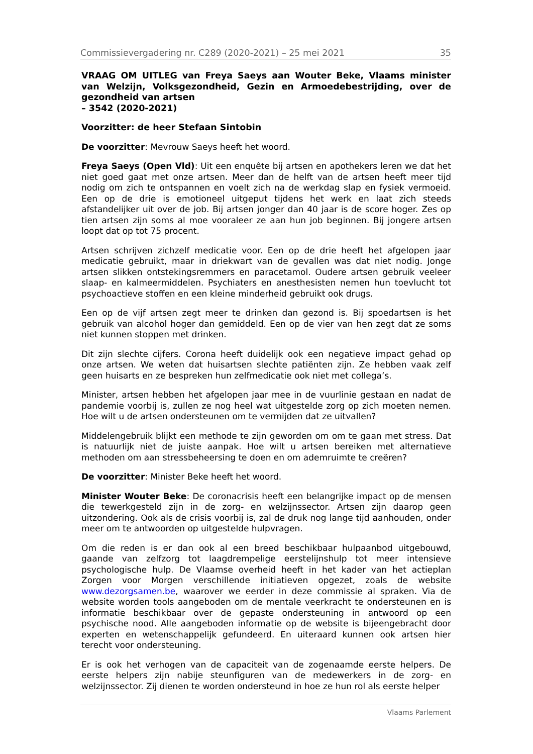Commissievergadering nr. C289 (2020-2021) – 25 mei 2021 35
VRAAG OM UITLEG van Freya Saeys aan Wouter Beke, Vlaams minister van Welzijn, Volksgezondheid, Gezin en Armoedebestrijding, over de gezondheid van artsen
– 3542 (2020-2021)
Voorzitter: de heer Stefaan Sintobin
De voorzitter: Mevrouw Saeys heeft het woord.
Freya Saeys (Open Vld): Uit een enquête bij artsen en apothekers leren we dat het niet goed gaat met onze artsen. Meer dan de helft van de artsen heeft meer tijd nodig om zich te ontspannen en voelt zich na de werkdag slap en fysiek vermoeid. Een op de drie is emotioneel uitgeput tijdens het werk en laat zich steeds afstandelijker uit over de job. Bij artsen jonger dan 40 jaar is de score hoger. Zes op tien artsen zijn soms al moe vooraleer ze aan hun job beginnen. Bij jongere artsen loopt dat op tot 75 procent.
Artsen schrijven zichzelf medicatie voor. Een op de drie heeft het afgelopen jaar medicatie gebruikt, maar in driekwart van de gevallen was dat niet nodig. Jonge artsen slikken ontstekingsremmers en paracetamol. Oudere artsen gebruik veeleer slaap- en kalmeermiddelen. Psychiaters en anesthesisten nemen hun toevlucht tot psychoactieve stoffen en een kleine minderheid gebruikt ook drugs.
Een op de vijf artsen zegt meer te drinken dan gezond is. Bij spoedartsen is het gebruik van alcohol hoger dan gemiddeld. Een op de vier van hen zegt dat ze soms niet kunnen stoppen met drinken.
Dit zijn slechte cijfers. Corona heeft duidelijk ook een negatieve impact gehad op onze artsen. We weten dat huisartsen slechte patiënten zijn. Ze hebben vaak zelf geen huisarts en ze bespreken hun zelfmedicatie ook niet met collega’s.
Minister, artsen hebben het afgelopen jaar mee in de vuurlinie gestaan en nadat de pandemie voorbij is, zullen ze nog heel wat uitgestelde zorg op zich moeten nemen. Hoe wilt u de artsen ondersteunen om te vermijden dat ze uitvallen?
Middelengebruik blijkt een methode te zijn geworden om om te gaan met stress. Dat is natuurlijk niet de juiste aanpak. Hoe wilt u artsen bereiken met alternatieve methoden om aan stressbeheersing te doen en om ademruimte te creëren?
De voorzitter: Minister Beke heeft het woord.
Minister Wouter Beke: De coronacrisis heeft een belangrijke impact op de mensen die tewerkgesteld zijn in de zorg- en welzijnssector. Artsen zijn daarop geen uitzondering. Ook als de crisis voorbij is, zal de druk nog lange tijd aanhouden, onder meer om te antwoorden op uitgestelde hulpvragen.
Om die reden is er dan ook al een breed beschikbaar hulpaanbod uitgebouwd, gaande van zelfzorg tot laagdrempelige eerstelijnshulp tot meer intensieve psychologische hulp. De Vlaamse overheid heeft in het kader van het actieplan Zorgen voor Morgen verschillende initiatieven opgezet, zoals de website www.dezorgsamen.be, waarover we eerder in deze commissie al spraken. Via de website worden tools aangeboden om de mentale veerkracht te ondersteunen en is informatie beschikbaar over de gepaste ondersteuning in antwoord op een psychische nood. Alle aangeboden informatie op de website is bijeengebracht door experten en wetenschappelijk gefundeerd. En uiteraard kunnen ook artsen hier terecht voor ondersteuning.
Er is ook het verhogen van de capaciteit van de zogenaamde eerste helpers. De eerste helpers zijn nabije steunfiguren van de medewerkers in de zorg- en welzijnssector. Zij dienen te worden ondersteund in hoe ze hun rol als eerste helper
Vlaams Parlement